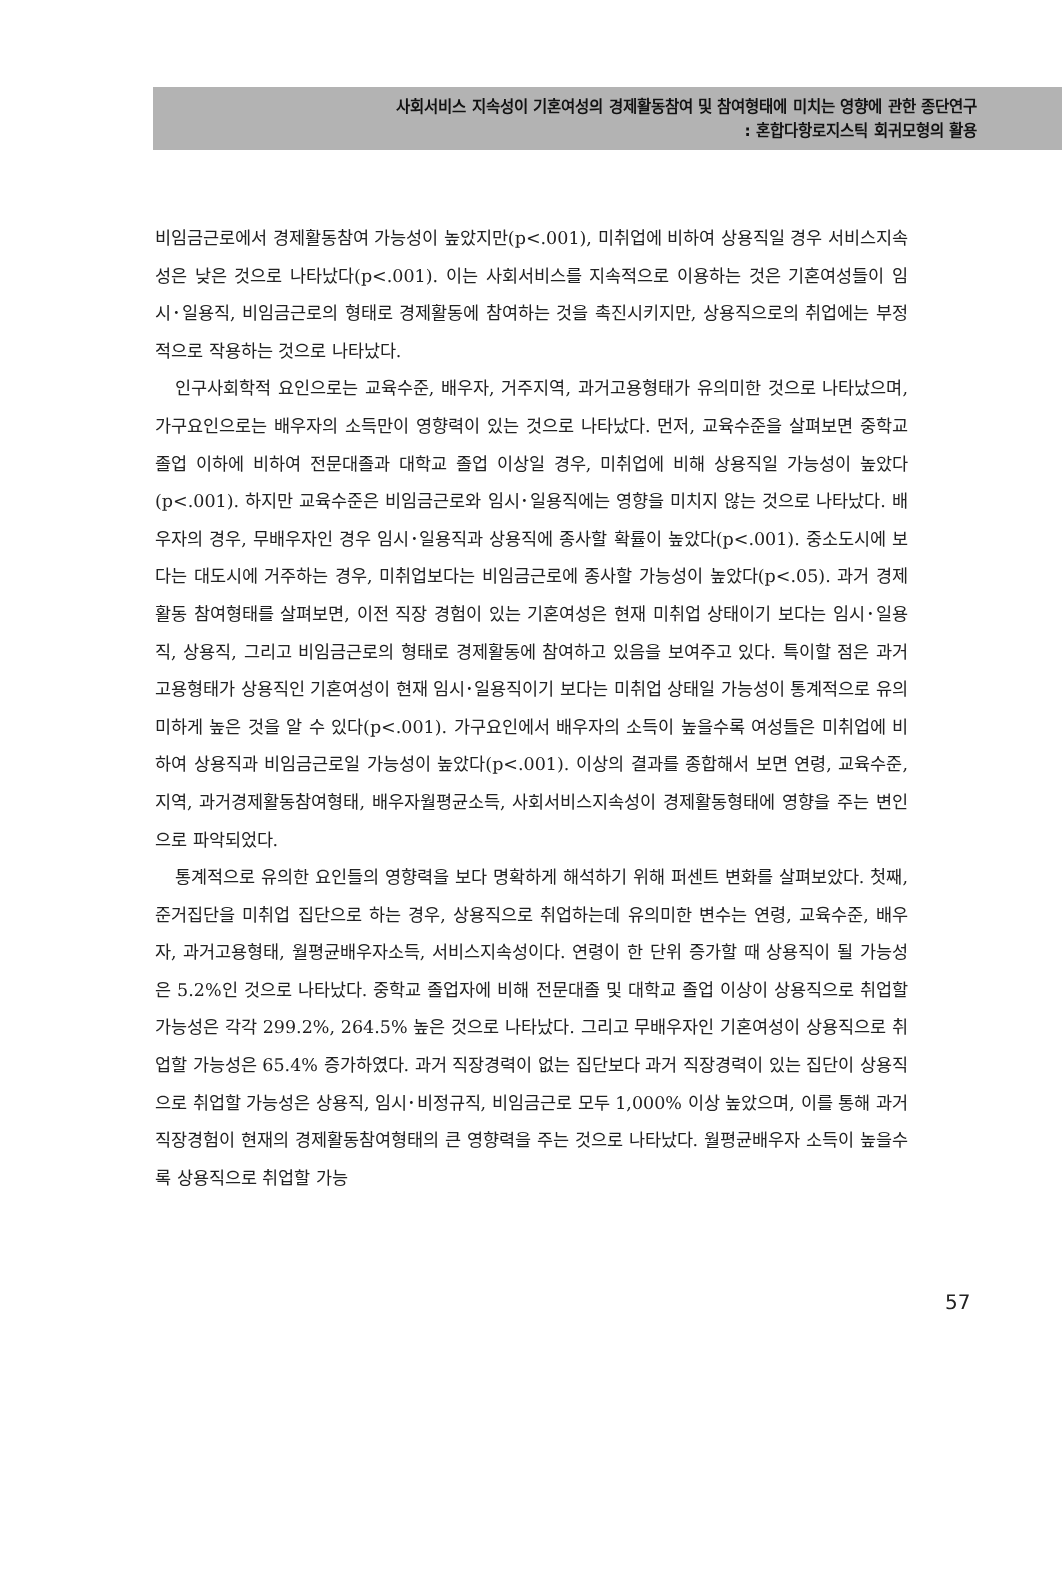사회서비스 지속성이 기혼여성의 경제활동참여 및 참여형태에 미치는 영향에 관한 종단연구
: 혼합다항로지스틱 회귀모형의 활용
비임금근로에서 경제활동참여 가능성이 높았지만(p<.001), 미취업에 비하여 상용직일 경우 서비스지속성은 낮은 것으로 나타났다(p<.001). 이는 사회서비스를 지속적으로 이용하는 것은 기혼여성들이 임시･일용직, 비임금근로의 형태로 경제활동에 참여하는 것을 촉진시키지만, 상용직으로의 취업에는 부정적으로 작용하는 것으로 나타났다.
인구사회학적 요인으로는 교육수준, 배우자, 거주지역, 과거고용형태가 유의미한 것으로 나타났으며, 가구요인으로는 배우자의 소득만이 영향력이 있는 것으로 나타났다. 먼저, 교육수준을 살펴보면 중학교 졸업 이하에 비하여 전문대졸과 대학교 졸업 이상일 경우, 미취업에 비해 상용직일 가능성이 높았다(p<.001). 하지만 교육수준은 비임금근로와 임시･일용직에는 영향을 미치지 않는 것으로 나타났다. 배우자의 경우, 무배우자인 경우 임시･일용직과 상용직에 종사할 확률이 높았다(p<.001). 중소도시에 보다는 대도시에 거주하는 경우, 미취업보다는 비임금근로에 종사할 가능성이 높았다(p<.05). 과거 경제활동 참여형태를 살펴보면, 이전 직장 경험이 있는 기혼여성은 현재 미취업 상태이기 보다는 임시･일용직, 상용직, 그리고 비임금근로의 형태로 경제활동에 참여하고 있음을 보여주고 있다. 특이할 점은 과거 고용형태가 상용직인 기혼여성이 현재 임시･일용직이기 보다는 미취업 상태일 가능성이 통계적으로 유의미하게 높은 것을 알 수 있다(p<.001). 가구요인에서 배우자의 소득이 높을수록 여성들은 미취업에 비하여 상용직과 비임금근로일 가능성이 높았다(p<.001). 이상의 결과를 종합해서 보면 연령, 교육수준, 지역, 과거경제활동참여형태, 배우자월평균소득, 사회서비스지속성이 경제활동형태에 영향을 주는 변인으로 파악되었다.
통계적으로 유의한 요인들의 영향력을 보다 명확하게 해석하기 위해 퍼센트 변화를 살펴보았다. 첫째, 준거집단을 미취업 집단으로 하는 경우, 상용직으로 취업하는데 유의미한 변수는 연령, 교육수준, 배우자, 과거고용형태, 월평균배우자소득, 서비스지속성이다. 연령이 한 단위 증가할 때 상용직이 될 가능성은 5.2%인 것으로 나타났다. 중학교 졸업자에 비해 전문대졸 및 대학교 졸업 이상이 상용직으로 취업할 가능성은 각각 299.2%, 264.5% 높은 것으로 나타났다. 그리고 무배우자인 기혼여성이 상용직으로 취업할 가능성은 65.4% 증가하였다. 과거 직장경력이 없는 집단보다 과거 직장경력이 있는 집단이 상용직으로 취업할 가능성은 상용직, 임시･비정규직, 비임금근로 모두 1,000% 이상 높았으며, 이를 통해 과거 직장경험이 현재의 경제활동참여형태의 큰 영향력을 주는 것으로 나타났다. 월평균배우자 소득이 높을수록 상용직으로 취업할 가능
57